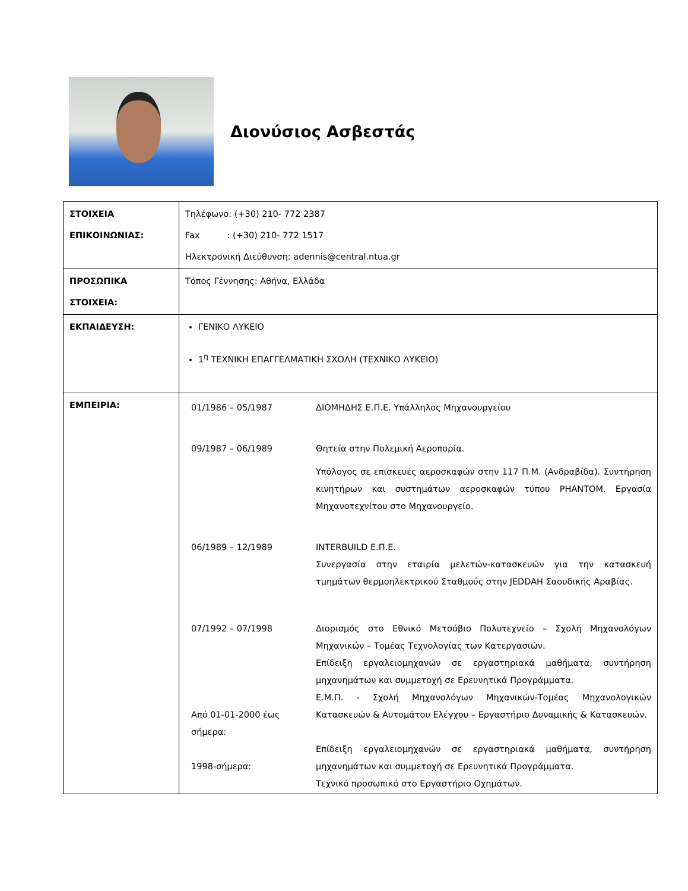Διονύσιος Ασβεστάς
| ΣΤΟΙΧΕΙΑ ΕΠΙΚΟΙΝΩΝΙΑΣ: | Τηλέφωνο: (+30) 210- 772 2387 Fax : (+30) 210- 772 1517 Ηλεκτρονική Διεύθυνση: adennis@central.ntua.gr |
| ΠΡΟΣΩΠΙΚΑ ΣΤΟΙΧΕΙΑ: | Τόπος Γέννησης: Αθήνα, Ελλάδα |
| ΕΚΠΑΙΔΕΥΣΗ: | ΓΕΝΙΚΟ ΛΥΚΕΙΟ 1<sup>η</sup> ΤΕΧΝΙΚΗ ΕΠΑΓΓΕΛΜΑΤΙΚΗ ΣΧΟΛΗ (ΤΕΧΝΙΚΟ ΛΥΚΕΙΟ) |
| ΕΜΠΕΙΡΙΑ: | / 01/1986 – 05/1987 / ΔΙΟΜΗΔΗΣ Ε.Π.Ε. Υπάλληλος Μηχανουργείου / / 09/1987 – 06/1989 / Θητεία στην Πολεμική Αεροπορία. Υπόλογος σε επισκευές αεροσκαφών στην 117 Π.Μ. (Ανδραβίδα). Συντήρηση κινητήρων και συστημάτων αεροσκαφών τύπου PHANTOM. Εργασία Μηχανοτεχνίτου στο Μηχανουργείο. / / 06/1989 – 12/1989 / INTERBUILD Ε.Π.Ε. Συνεργασία στην εταιρία μελετών-κατασκευών για την κατασκευή τμημάτων θερμοηλεκτρικού Σταθμούς στην JEDDAH Σαουδικής Αραβίας. / / 07/1992 – 07/1998 / Διορισμός στο Εθνικό Μετσόβιο Πολυτεχνείο – Σχολή Μηχανολόγων Μηχανικών – Τομέας Τεχνολογίας των Κατεργασιών. Επίδειξη εργαλειομηχανών σε εργαστηριακά μαθήματα, συντήρηση μηχανημάτων και συμμετοχή σε Ερευνητικά Προγράμματα. / / Από 01-01-2000 έως σήμερα: / Ε.Μ.Π. - Σχολή Μηχανολόγων Μηχανικών-Τομέας Μηχανολογικών Κατασκευών & Αυτομάτου Ελέγχου – Εργαστήριο Δυναμικής & Κατασκευών. / / 1998-σήμερα: / Επίδειξη εργαλειομηχανών σε εργαστηριακά μαθήματα, συντήρηση μηχανημάτων και συμμετοχή σε Ερευνητικά Προγράμματα. Τεχνικό προσωπικό στο Εργαστήριο Οχημάτων. / |